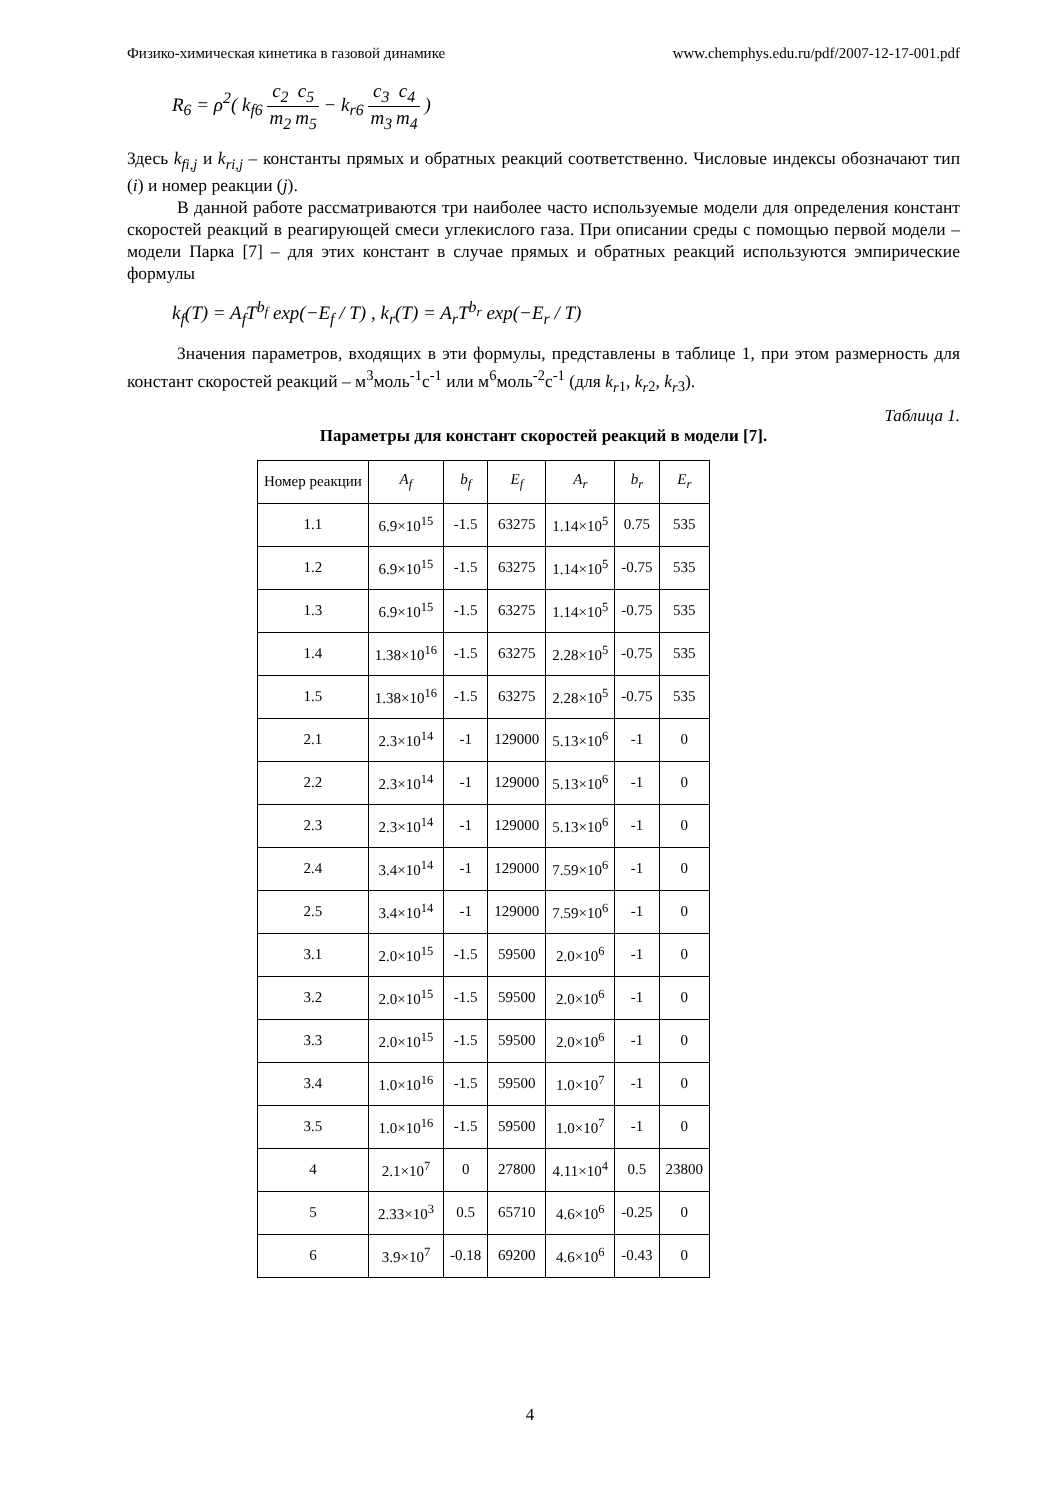Физико-химическая кинетика в газовой динамике www.chemphys.edu.ru/pdf/2007-12-17-001.pdf
R<sub>6</sub> = ρ<sup>2</sup>( k<sub>f6</sub> c<sub>2</sub> m<sub>2</sub> c<sub>5</sub> m<sub>5</sub> − k<sub>r6</sub> c<sub>3</sub> m<sub>3</sub> c<sub>4</sub> m<sub>4</sub> )
Здесь k<sub>fi,j</sub> и k<sub>ri,j</sub> – константы прямых и обратных реакций соответственно. Числовые индексы обозначают тип (i) и номер реакции (j).
В данной работе рассматриваются три наиболее часто используемые модели для определения констант скоростей реакций в реагирующей смеси углекислого газа. При описании среды с помощью первой модели – модели Парка [7] – для этих констант в случае прямых и обратных реакций используются эмпирические формулы
k<sub>f</sub>(T) = A<sub>f</sub>T<sup>b<sub>f</sub></sup> exp(−E<sub>f</sub> / T) , k<sub>r</sub>(T) = A<sub>r</sub>T<sup>b<sub>r</sub></sup> exp(−E<sub>r</sub> / T)
Значения параметров, входящих в эти формулы, представлены в таблице 1, при этом размерность для констант скоростей реакций – м<sup>3</sup>моль<sup>-1</sup>с<sup>-1</sup> или м<sup>6</sup>моль<sup>-2</sup>с<sup>-1</sup> (для k<sub>r</sub><sub>1</sub>, k<sub>r</sub><sub>2</sub>, k<sub>r</sub><sub>3</sub>).
Таблица 1.
Параметры для констант скоростей реакций в модели [7].
| Номер реакции | A<sub>f</sub> | b<sub>f</sub> | E<sub>f</sub> | A<sub>r</sub> | b<sub>r</sub> | E<sub>r</sub> |
| --- | --- | --- | --- | --- | --- | --- |
| 1.1 | 6.9×10<sup>15</sup> | -1.5 | 63275 | 1.14×10<sup>5</sup> | 0.75 | 535 |
| 1.2 | 6.9×10<sup>15</sup> | -1.5 | 63275 | 1.14×10<sup>5</sup> | -0.75 | 535 |
| 1.3 | 6.9×10<sup>15</sup> | -1.5 | 63275 | 1.14×10<sup>5</sup> | -0.75 | 535 |
| 1.4 | 1.38×10<sup>16</sup> | -1.5 | 63275 | 2.28×10<sup>5</sup> | -0.75 | 535 |
| 1.5 | 1.38×10<sup>16</sup> | -1.5 | 63275 | 2.28×10<sup>5</sup> | -0.75 | 535 |
| 2.1 | 2.3×10<sup>14</sup> | -1 | 129000 | 5.13×10<sup>6</sup> | -1 | 0 |
| 2.2 | 2.3×10<sup>14</sup> | -1 | 129000 | 5.13×10<sup>6</sup> | -1 | 0 |
| 2.3 | 2.3×10<sup>14</sup> | -1 | 129000 | 5.13×10<sup>6</sup> | -1 | 0 |
| 2.4 | 3.4×10<sup>14</sup> | -1 | 129000 | 7.59×10<sup>6</sup> | -1 | 0 |
| 2.5 | 3.4×10<sup>14</sup> | -1 | 129000 | 7.59×10<sup>6</sup> | -1 | 0 |
| 3.1 | 2.0×10<sup>15</sup> | -1.5 | 59500 | 2.0×10<sup>6</sup> | -1 | 0 |
| 3.2 | 2.0×10<sup>15</sup> | -1.5 | 59500 | 2.0×10<sup>6</sup> | -1 | 0 |
| 3.3 | 2.0×10<sup>15</sup> | -1.5 | 59500 | 2.0×10<sup>6</sup> | -1 | 0 |
| 3.4 | 1.0×10<sup>16</sup> | -1.5 | 59500 | 1.0×10<sup>7</sup> | -1 | 0 |
| 3.5 | 1.0×10<sup>16</sup> | -1.5 | 59500 | 1.0×10<sup>7</sup> | -1 | 0 |
| 4 | 2.1×10<sup>7</sup> | 0 | 27800 | 4.11×10<sup>4</sup> | 0.5 | 23800 |
| 5 | 2.33×10<sup>3</sup> | 0.5 | 65710 | 4.6×10<sup>6</sup> | -0.25 | 0 |
| 6 | 3.9×10<sup>7</sup> | -0.18 | 69200 | 4.6×10<sup>6</sup> | -0.43 | 0 |
4